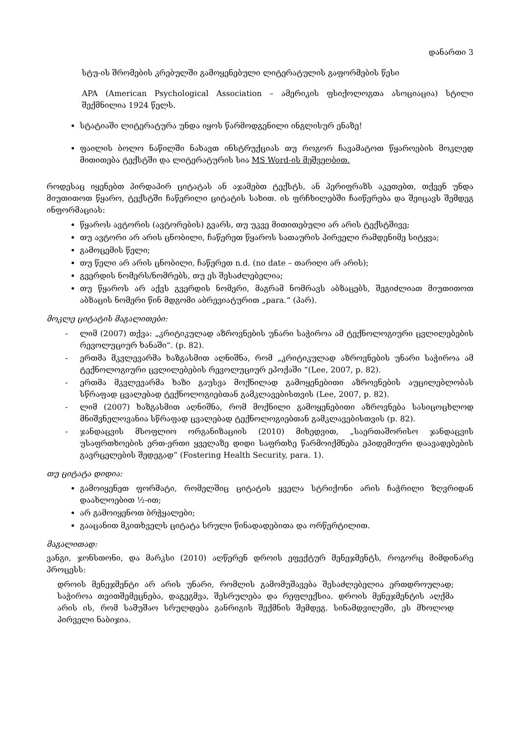დანართი 3
სტუ-ის შრომების კრებულში გამოყენებული ლიტერატულის გაფორმების წესი
APA (American Psychological Association – ამერიკის ფსიქოლოგთა ასოციაცია) სტილი შექმნილია 1924 წელს.
სტატიაში ლიტერატურა უნდა იყოს წარმოდგენილი ინგლისურ ენაზე!
ფაილის ბოლო ნაწილში ნახავთ ინსტრუქციას თუ როგორ ჩავამატოთ წყაროების მოკლედ მითითება ტექსტში და ლიტერატურის სია MS Word-ის მეშვეობით.
როდესაც იყენებთ პირდაპირ ციტატას ან აჯამებთ ტექსტს, ან პერიფრაზს აკეთებთ, თქვენ უნდა მიუთითოთ წყარო, ტექსტში ჩაწერილი ციტატის სახით. ის ფრჩხილებში ჩაიწერება და შეიცავს შემდეგ ინფორმაციას:
წყაროს ავტორის (ავტორების) გვარს, თუ უკვე მითითებული არ არის ტექსტშივე;
თუ ავტორი არ არის ცნობილი, ჩაწერეთ წყაროს სათაურის პირველი რამდენიმე სიტყვა;
გამოცემის წელი;
თუ წელი არ არის ცნობილი, ჩაწერეთ n.d. (no date – თარიღი არ არის);
გვერდის ნომერს/ნომრებს, თუ ეს შესაძლებელია;
თუ წყაროს არ აქვს გვერდის ნომერი, მაგრამ ნომრავს აბზაცებს, შეგიძლიათ მიუთითოთ აბზაცის ნომერი წინ მდგომი აბრევიატურით „para.“ (პარ).
მოკლე ციტატის მაგალითები:
- ლიმ (2007) თქვა: „კრიტიკულად აზროვნების უნარი საჭიროა ამ ტექნოლოგიური ცვლილებების რევოლუციურ ხანაში“. (p. 82).
- ერთმა მკვლევარმა ხაზგასმით აღნიშნა, რომ „კრიტიკულად აზროვნების უნარი საჭიროა ამ ტექნოლოგიური ცვლილებების რევოლუციურ ეპოქაში “(Lee, 2007, p. 82).
- ერთმა მკვლევარმა ხაზი გაუსვა მოქნილად გამოყენებითი აზროვნების აუცილებლობას სწრაფად ცვალებად ტექნოლოგიებთან გამკლავებისთვის (Lee, 2007, p. 82).
- ლიმ (2007) ხაზგასმით აღნიშნა, რომ მოქნილი გამოყენებითი აზროვნება სასიცოცხლოდ მნიშვნელოვანია სწრაფად ცვალებად ტექნოლოგიებთან გამკლავებისთვის (p. 82).
- ჯანდაცვის მსოფლიო ორგანიზაციის (2010) მიხედვით, „საერთაშორისო ჯანდაცვის უსაფრთხოების ერთ-ერთი ყველაზე დიდი საფრთხე წარმოიქმნება ეპიდემიური დაავადებების გავრცელების შედეგად“ (Fostering Health Security, para. 1).
თუ ციტატა დიდია:
გამოიყენეთ ფორმატი, რომელშიც ციტატის ყველა სტრიქონი არის ჩაჭრილი ზღვრიდან დაახლოებით ½-ით;
არ გამოიყენოთ ბრჭყალები;
გააცანით მკითხველს ციტატა სრული წინადადებითა და ორწერტილით.
მაგალითად:
ვანგი, ჯონსთონი, და მარკსი (2010) აღწერენ დროის ეფექტურ მენეჯმენტს, როგორც მიმდინარე პროცესს:
დროის მენეჯმენტი არ არის უნარი, რომლის გამომუშავება შესაძლებელია ერთდროულად; საჭიროა თვითშემეცნება, დაგეგმვა, შესრულება და რეფლექსია. დროის მენეჯმენტის აღქმა არის ის, რომ სამუშაო სრულდება განრიგის შექმნის შემდეგ. სინამდვილეში, ეს მხოლოდ პირველი ნაბიჯია.